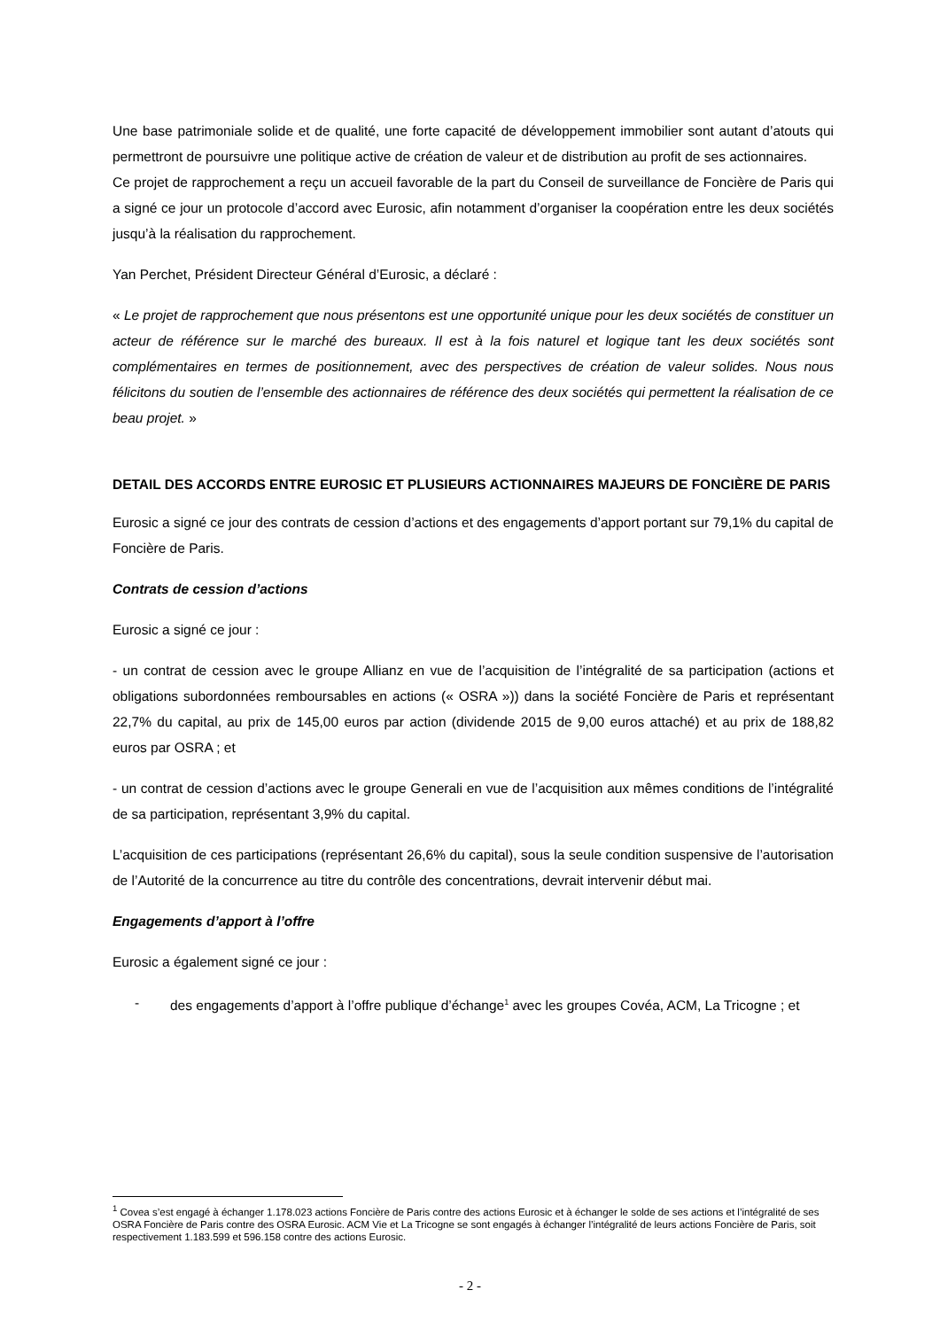Une base patrimoniale solide et de qualité, une forte capacité de développement immobilier sont autant d’atouts qui permettront de poursuivre une politique active de création de valeur et de distribution au profit de ses actionnaires.
Ce projet de rapprochement a reçu un accueil favorable de la part du Conseil de surveillance de Foncière de Paris qui a signé ce jour un protocole d’accord avec Eurosic, afin notamment d’organiser la coopération entre les deux sociétés jusqu’à la réalisation du rapprochement.
Yan Perchet, Président Directeur Général d’Eurosic, a déclaré :
« Le projet de rapprochement que nous présentons est une opportunité unique pour les deux sociétés de constituer un acteur de référence sur le marché des bureaux. Il est à la fois naturel et logique tant les deux sociétés sont complémentaires en termes de positionnement, avec des perspectives de création de valeur solides. Nous nous félicitons du soutien de l’ensemble des actionnaires de référence des deux sociétés qui permettent la réalisation de ce beau projet. »
DETAIL DES ACCORDS ENTRE EUROSIC ET PLUSIEURS ACTIONNAIRES MAJEURS DE FONCIÈRE DE PARIS
Eurosic a signé ce jour des contrats de cession d’actions et des engagements d’apport portant sur 79,1% du capital de Foncière de Paris.
Contrats de cession d’actions
Eurosic a signé ce jour :
- un contrat de cession avec le groupe Allianz en vue de l’acquisition de l’intégralité de sa participation (actions et obligations subordonnées remboursables en actions (« OSRA »)) dans la société Foncière de Paris et représentant 22,7% du capital, au prix de 145,00 euros par action (dividende 2015 de 9,00 euros attaché) et au prix de 188,82 euros par OSRA ; et
- un contrat de cession d’actions avec le groupe Generali en vue de l’acquisition aux mêmes conditions de l’intégralité de sa participation, représentant 3,9% du capital.
L’acquisition de ces participations (représentant 26,6% du capital), sous la seule condition suspensive de l’autorisation de l’Autorité de la concurrence au titre du contrôle des concentrations, devrait intervenir début mai.
Engagements d’apport à l’offre
Eurosic a également signé ce jour :
- des engagements d’apport à l’offre publique d’échange<sup>1</sup> avec les groupes Covéa, ACM, La Tricogne ; et
<sup>1</sup> Covea s’est engagé à échanger 1.178.023 actions Foncière de Paris contre des actions Eurosic et à échanger le solde de ses actions et l’intégralité de ses OSRA Foncière de Paris contre des OSRA Eurosic. ACM Vie et La Tricogne se sont engagés à échanger l’intégralité de leurs actions Foncière de Paris, soit respectivement 1.183.599 et 596.158 contre des actions Eurosic.
- 2 -